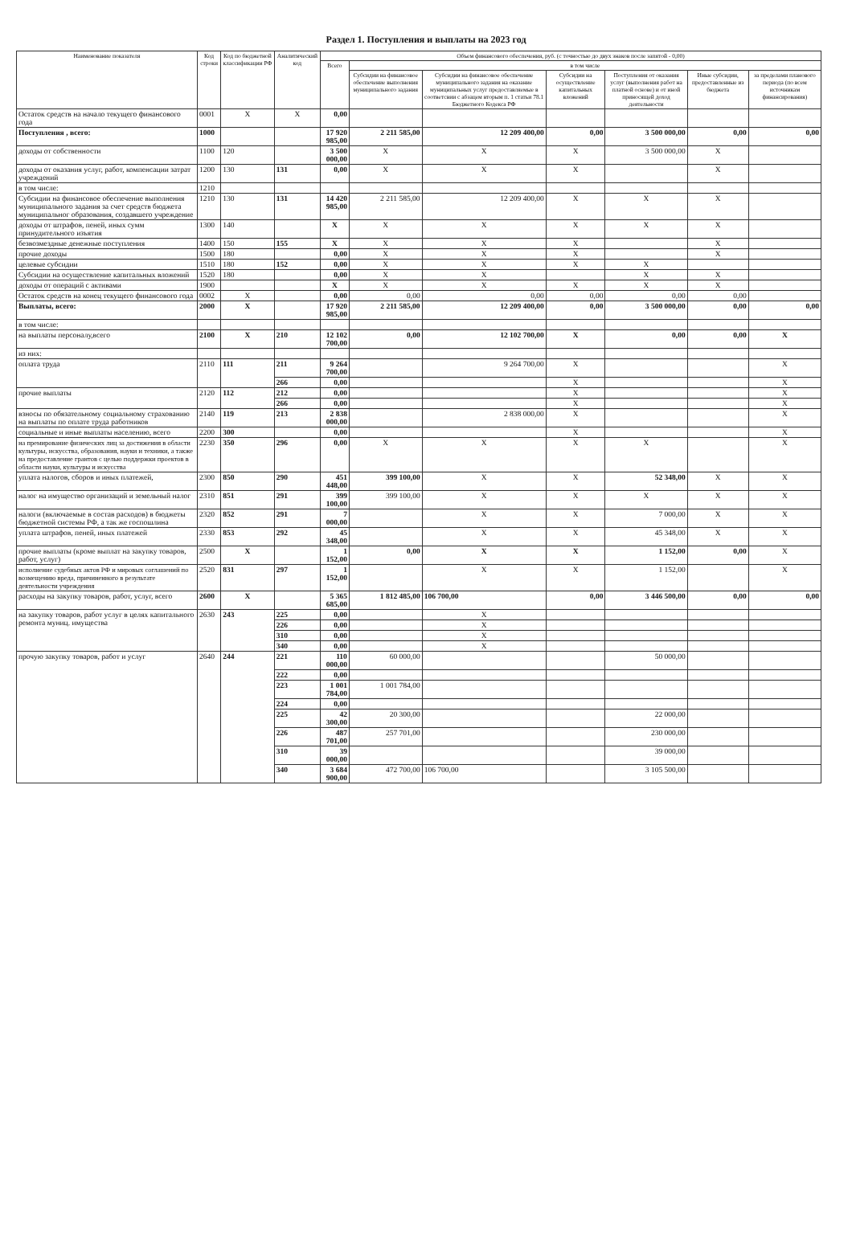Раздел 1. Поступления и выплаты на 2023 год
| Наименование показателя | Код строки | Код по бюджетной классификации РФ | Аналитический код | Объем финансового обеспечения, руб. (с точностью до двух знаков после запятой - 0,00) | | | | | | |
| --- | --- | --- | --- | --- | --- | --- | --- | --- | --- | --- |
| | | | | Всего | в том числе | | | | | |
| | | | | | Субсидии на финансовое обеспечение выполнения муниципального задания | Субсидии на финансовое обеспечение муниципального задания на оказание муниципальных услуг предоставляемые в соответсвии с абзацем вторым п. 1 статьи 78.1 Бюджетного Кодекса РФ | Субсидии на осуществление капитальных вложений | Поступления от оказания услуг (выполнения работ на платной основе) и от иной приносящей доход деятельности | Иные субсидии, предоставленные из бюджета | за пределами планового периода (по всем источникам финансирования) |
| Остаток средств на начало текущего финансового года | 0001 | X | X | 0,00 | | | | | | |
| Поступления , всего: | 1000 | | | 17 920 985,00 | 2 211 585,00 | 12 209 400,00 | 0,00 | 3 500 000,00 | 0,00 | 0,00 |
| доходы от собственности | 1100 | 120 | | 3 500 000,00 | X | X | X | 3 500 000,00 | X | |
| доходы от оказания услуг, работ, компенсации затрат учреждений | 1200 | 130 | 131 | 0,00 | X | X | X | | X | |
| в том числе: | 1210 | | | | | | | | | |
| Субсидии на финансовое обеспечение выполнения муниципального задания за счет средств бюджета муниципальног образования, создавшего учреждение | 1210 | 130 | 131 | 14 420 985,00 | 2 211 585,00 | 12 209 400,00 | X | X | X | |
| доходы от штрафов, пеней, иных сумм принудительного изъятия | 1300 | 140 | | X | X | X | X | X | X | |
| безвозмездные денежные поступления | 1400 | 150 | 155 | X | X | X | X | | X | |
| прочие доходы | 1500 | 180 | | 0,00 | X | X | X | | X | |
| целевые субсидии | 1510 | 180 | 152 | 0,00 | X | X | X | X | | |
| Субсидии на осуществление капитальных вложений | 1520 | 180 | | 0,00 | X | X | | X | X | |
| доходы от операций с активами | 1900 | | | X | X | X | X | X | X | |
| Остаток средств на конец текущего финансового года | 0002 | X | | 0,00 | 0,00 | 0,00 | 0,00 | 0,00 | 0,00 | |
| Выплаты, всего: | 2000 | X | | 17 920 985,00 | 2 211 585,00 | 12 209 400,00 | 0,00 | 3 500 000,00 | 0,00 | 0,00 |
| в том числе: | | | | | | | | | | |
| на выплаты персоналу,всего | 2100 | X | 210 | 12 102 700,00 | 0,00 | 12 102 700,00 | X | 0,00 | 0,00 | X |
| из них: | | | | | | | | | | |
| оплата труда | 2110 | 111 | 211 | 9 264 700,00 | | 9 264 700,00 | X | | | X |
| | | | 266 | 0,00 | | | X | | | X |
| прочие выплаты | 2120 | 112 | 212 | 0,00 | | | X | | | X |
| | | | 266 | 0,00 | | | X | | | X |
| взносы по обязательному социальному страхованию на выплаты по оплате труда работников | 2140 | 119 | 213 | 2 838 000,00 | | 2 838 000,00 | X | | | X |
| социальные и иные выплаты населению, всего | 2200 | 300 | | 0,00 | | | X | | | X |
| на премирование физических лиц за достижения в области культуры, искусства, образования, науки и техники, а также на предоставление грантов с целью поддержки проектов в области науки, культуры и искусства | 2230 | 350 | 296 | 0,00 | X | X | X | X | | X |
| уплата налогов, сборов и иных платежей, | 2300 | 850 | 290 | 451 448,00 | 399 100,00 | X | X | 52 348,00 | X | X |
| налог на имущество организаций и земельный налог | 2310 | 851 | 291 | 399 100,00 | 399 100,00 | X | X | X | X | X |
| налоги (включаемые в состав расходов) в бюджеты бюджетной системы РФ, а так же госпошлина | 2320 | 852 | 291 | 7 000,00 | | X | X | 7 000,00 | X | X |
| уплата штрафов, пеней, иных платежей | 2330 | 853 | 292 | 45 348,00 | | X | X | 45 348,00 | X | X |
| прочие выплаты (кроме выплат на закупку товаров, работ, услуг) | 2500 | X | | 1 152,00 | 0,00 | X | X | 1 152,00 | 0,00 | X |
| исполнение судебных актов РФ и мировых соглашений по возмещению вреда, причиненного в результате деятельности учреждения | 2520 | 831 | 297 | 1 152,00 | | X | X | 1 152,00 | | X |
| расходы на закупку товаров, работ, услуг, всего | 2600 | X | | 5 365 685,00 | 1 812 485,00 | 106 700,00 | 0,00 | 3 446 500,00 | 0,00 | 0,00 |
| на закупку товаров, работ услуг в целях капитального ремонта муниц. имущества | 2630 | 243 | 225 | 0,00 | | X | | | | |
| | | | 226 | 0,00 | | X | | | | |
| | | | 310 | 0,00 | | X | | | | |
| | | | 340 | 0,00 | | X | | | | |
| прочую закупку товаров, работ и услуг | 2640 | 244 | 221 | 110 000,00 | 60 000,00 | | | 50 000,00 | | |
| | | | 222 | 0,00 | | | | | | |
| | | | 223 | 1 001 784,00 | 1 001 784,00 | | | | | |
| | | | 224 | 0,00 | | | | | | |
| | | | 225 | 42 300,00 | 20 300,00 | | | 22 000,00 | | |
| | | | 226 | 487 701,00 | 257 701,00 | | | 230 000,00 | | |
| | | | 310 | 39 000,00 | | | | 39 000,00 | | |
| | | | 340 | 3 684 900,00 | 472 700,00 | 106 700,00 | | 3 105 500,00 | | |